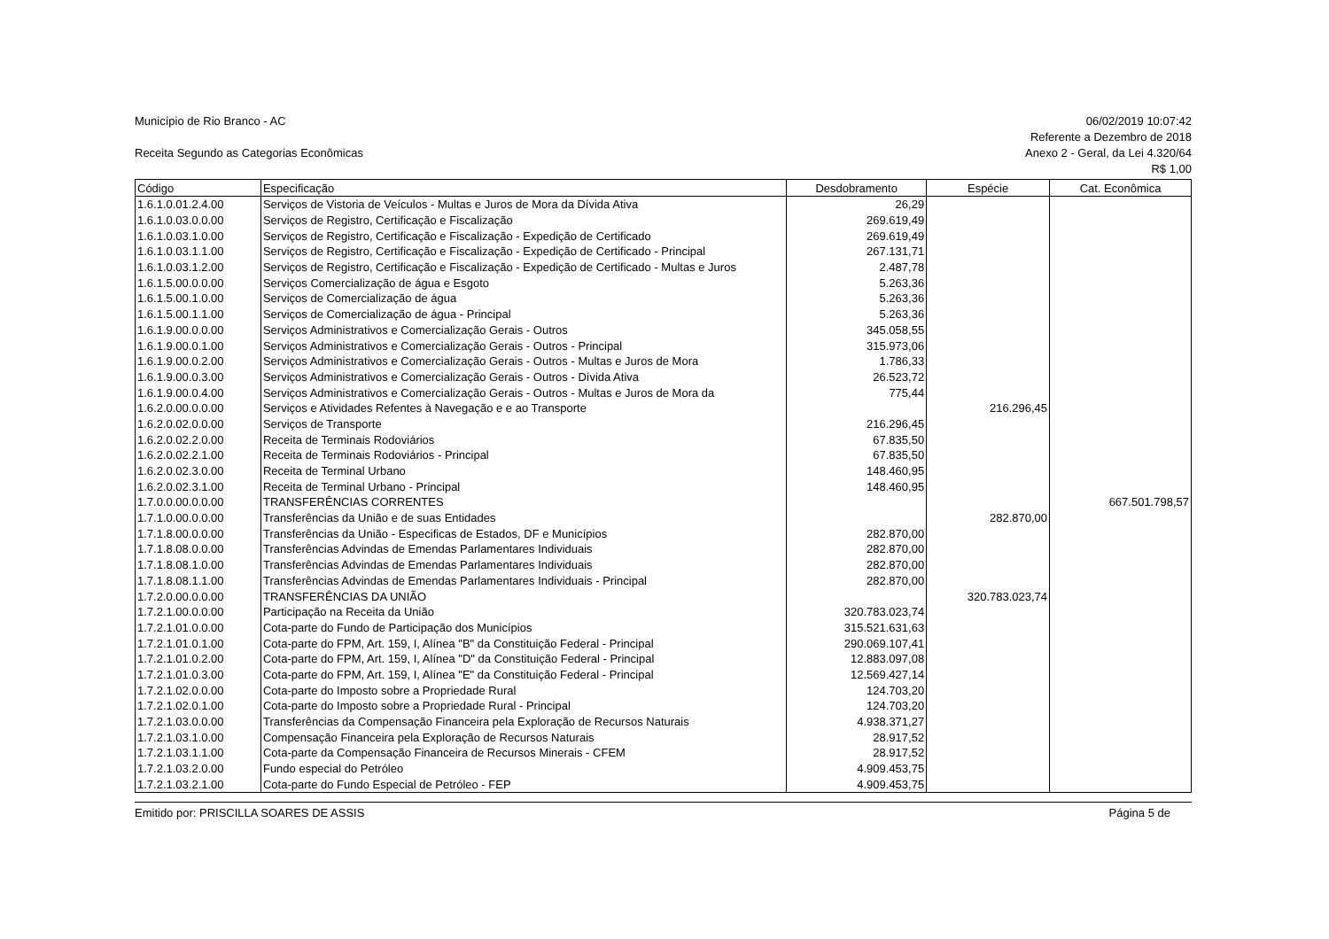Município de Rio Branco - AC 06/02/2019 10:07:42
Referente a Dezembro de 2018
Receita Segundo as Categorias Econômicas Anexo 2 - Geral, da Lei 4.320/64
R$ 1,00
| Código | Especificação | Desdobramento | Espécie | Cat. Econômica |
| --- | --- | --- | --- | --- |
| 1.6.1.0.01.2.4.00 | Serviços de Vistoria de Veículos - Multas e Juros de Mora da Dívida Ativa | 26,29 | | |
| 1.6.1.0.03.0.0.00 | Serviços de Registro, Certificação e Fiscalização | 269.619,49 | | |
| 1.6.1.0.03.1.0.00 | Serviços de Registro, Certificação e Fiscalização - Expedição de Certificado | 269.619,49 | | |
| 1.6.1.0.03.1.1.00 | Serviços de Registro, Certificação e Fiscalização - Expedição de Certificado - Principal | 267.131,71 | | |
| 1.6.1.0.03.1.2.00 | Serviços de Registro, Certificação e Fiscalização - Expedição de Certificado - Multas e Juros | 2.487,78 | | |
| 1.6.1.5.00.0.0.00 | Serviços Comercialização de água e Esgoto | 5.263,36 | | |
| 1.6.1.5.00.1.0.00 | Serviços de Comercialização de água | 5.263,36 | | |
| 1.6.1.5.00.1.1.00 | Serviços de Comercialização de água - Principal | 5.263,36 | | |
| 1.6.1.9.00.0.0.00 | Serviços Administrativos e Comercialização Gerais - Outros | 345.058,55 | | |
| 1.6.1.9.00.0.1.00 | Serviços Administrativos e Comercialização Gerais - Outros - Principal | 315.973,06 | | |
| 1.6.1.9.00.0.2.00 | Serviços Administrativos e Comercialização Gerais - Outros - Multas e Juros de Mora | 1.786,33 | | |
| 1.6.1.9.00.0.3.00 | Serviços Administrativos e Comercialização Gerais - Outros - Dívida Ativa | 26.523,72 | | |
| 1.6.1.9.00.0.4.00 | Serviços Administrativos e Comercialização Gerais - Outros - Multas e Juros de Mora da | 775,44 | | |
| 1.6.2.0.00.0.0.00 | Serviços e Atividades Refentes à Navegação e e ao Transporte | | 216.296,45 | |
| 1.6.2.0.02.0.0.00 | Serviços de Transporte | 216.296,45 | | |
| 1.6.2.0.02.2.0.00 | Receita de Terminais Rodoviários | 67.835,50 | | |
| 1.6.2.0.02.2.1.00 | Receita de Terminais Rodoviários - Principal | 67.835,50 | | |
| 1.6.2.0.02.3.0.00 | Receita de Terminal Urbano | 148.460,95 | | |
| 1.6.2.0.02.3.1.00 | Receita de Terminal Urbano - Principal | 148.460,95 | | |
| 1.7.0.0.00.0.0.00 | TRANSFERÊNCIAS CORRENTES | | | 667.501.798,57 |
| 1.7.1.0.00.0.0.00 | Transferências da União e de suas Entidades | | 282.870,00 | |
| 1.7.1.8.00.0.0.00 | Transferências da União - Especificas de Estados, DF e Municípios | 282.870,00 | | |
| 1.7.1.8.08.0.0.00 | Transferências Advindas de Emendas Parlamentares Individuais | 282.870,00 | | |
| 1.7.1.8.08.1.0.00 | Transferências Advindas de Emendas Parlamentares Individuais | 282.870,00 | | |
| 1.7.1.8.08.1.1.00 | Transferências Advindas de Emendas Parlamentares Individuais - Principal | 282.870,00 | | |
| 1.7.2.0.00.0.0.00 | TRANSFERÊNCIAS DA UNIÃO | | 320.783.023,74 | |
| 1.7.2.1.00.0.0.00 | Participação na Receita da União | 320.783.023,74 | | |
| 1.7.2.1.01.0.0.00 | Cota-parte do Fundo de Participação dos Municípios | 315.521.631,63 | | |
| 1.7.2.1.01.0.1.00 | Cota-parte do FPM, Art. 159, I, Alínea "B" da Constituição Federal - Principal | 290.069.107,41 | | |
| 1.7.2.1.01.0.2.00 | Cota-parte do FPM, Art. 159, I, Alínea "D" da Constituição Federal - Principal | 12.883.097,08 | | |
| 1.7.2.1.01.0.3.00 | Cota-parte do FPM, Art. 159, I, Alínea "E" da Constituição Federal - Principal | 12.569.427,14 | | |
| 1.7.2.1.02.0.0.00 | Cota-parte do Imposto sobre a Propriedade Rural | 124.703,20 | | |
| 1.7.2.1.02.0.1.00 | Cota-parte do Imposto sobre a Propriedade Rural - Principal | 124.703,20 | | |
| 1.7.2.1.03.0.0.00 | Transferências da Compensação Financeira pela Exploração de Recursos Naturais | 4.938.371,27 | | |
| 1.7.2.1.03.1.0.00 | Compensação Financeira pela Exploração de Recursos Naturais | 28.917,52 | | |
| 1.7.2.1.03.1.1.00 | Cota-parte da Compensação Financeira de Recursos Minerais - CFEM | 28.917,52 | | |
| 1.7.2.1.03.2.0.00 | Fundo especial do Petróleo | 4.909.453,75 | | |
| 1.7.2.1.03.2.1.00 | Cota-parte do Fundo Especial de Petróleo - FEP | 4.909.453,75 | | |
Emitido por: PRISCILLA SOARES DE ASSIS Página 5 de